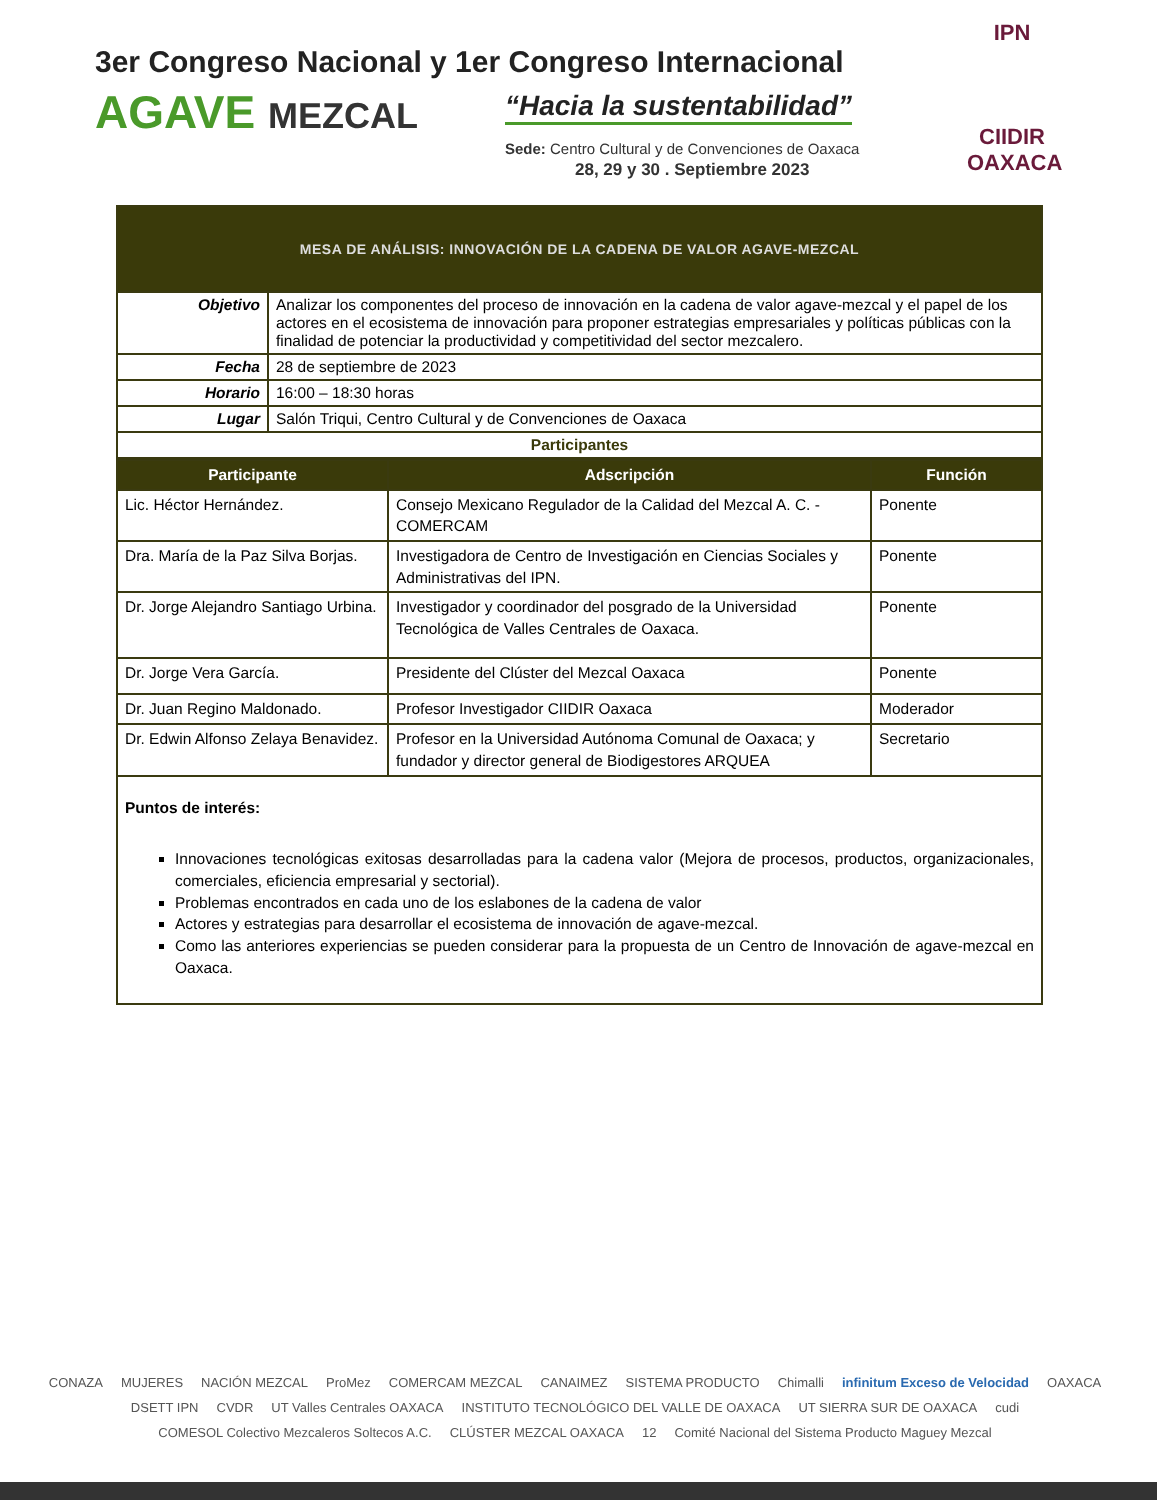3er Congreso Nacional y 1er Congreso Internacional
AGAVE MEZCAL “Hacia la sustentabilidad”
Sede: Centro Cultural y de Convenciones de Oaxaca
28, 29 y 30 . Septiembre 2023
IPN
CIIDIR
OAXACA
| MESA DE ANÁLISIS: INNOVACIÓN DE LA CADENA DE VALOR AGAVE-MEZCAL | |
| Objetivo | Analizar los componentes del proceso de innovación en la cadena de valor agave-mezcal y el papel de los actores en el ecosistema de innovación para proponer estrategias empresariales y políticas públicas con la finalidad de potenciar la productividad y competitividad del sector mezcalero. |
| Fecha | 28 de septiembre de 2023 |
| Horario | 16:00 – 18:30 horas |
| Lugar | Salón Triqui, Centro Cultural y de Convenciones de Oaxaca |
| Participantes | |
| Participante | Adscripción | Función |
| --- | --- | --- |
| Lic. Héctor Hernández. | Consejo Mexicano Regulador de la Calidad del Mezcal A. C. - COMERCAM | Ponente |
| Dra. María de la Paz Silva Borjas. | Investigadora de Centro de Investigación en Ciencias Sociales y Administrativas del IPN. | Ponente |
| Dr. Jorge Alejandro Santiago Urbina. | Investigador y coordinador del posgrado de la Universidad Tecnológica de Valles Centrales de Oaxaca. | Ponente |
| Dr. Jorge Vera García. | Presidente del Clúster del Mezcal Oaxaca | Ponente |
| Dr. Juan Regino Maldonado. | Profesor Investigador CIIDIR Oaxaca | Moderador |
| Dr. Edwin Alfonso Zelaya Benavidez. | Profesor en la Universidad Autónoma Comunal de Oaxaca; y fundador y director general de Biodigestores ARQUEA | Secretario |
| Puntos de interés: Innovaciones tecnológicas exitosas desarrolladas para la cadena valor (Mejora de procesos, productos, organizacionales, comerciales, eficiencia empresarial y sectorial). Problemas encontrados en cada uno de los eslabones de la cadena de valor Actores y estrategias para desarrollar el ecosistema de innovación de agave-mezcal. Como las anteriores experiencias se pueden considerar para la propuesta de un Centro de Innovación de agave-mezcal en Oaxaca. | | |
CONAZA MUJERES NACIÓN MEZCAL ProMez COMERCAM MEZCAL CANAIMEZ SISTEMA PRODUCTO Chimalli infinitum Exceso de Velocidad OAXACA DSETT IPN CVDR UT Valles Centrales OAXACA INSTITUTO TECNOLÓGICO DEL VALLE DE OAXACA UT SIERRA SUR DE OAXACA cudi COMESOL Colectivo Mezcaleros Soltecos A.C. CLÚSTER MEZCAL OAXACA 12 Comité Nacional del Sistema Producto Maguey Mezcal